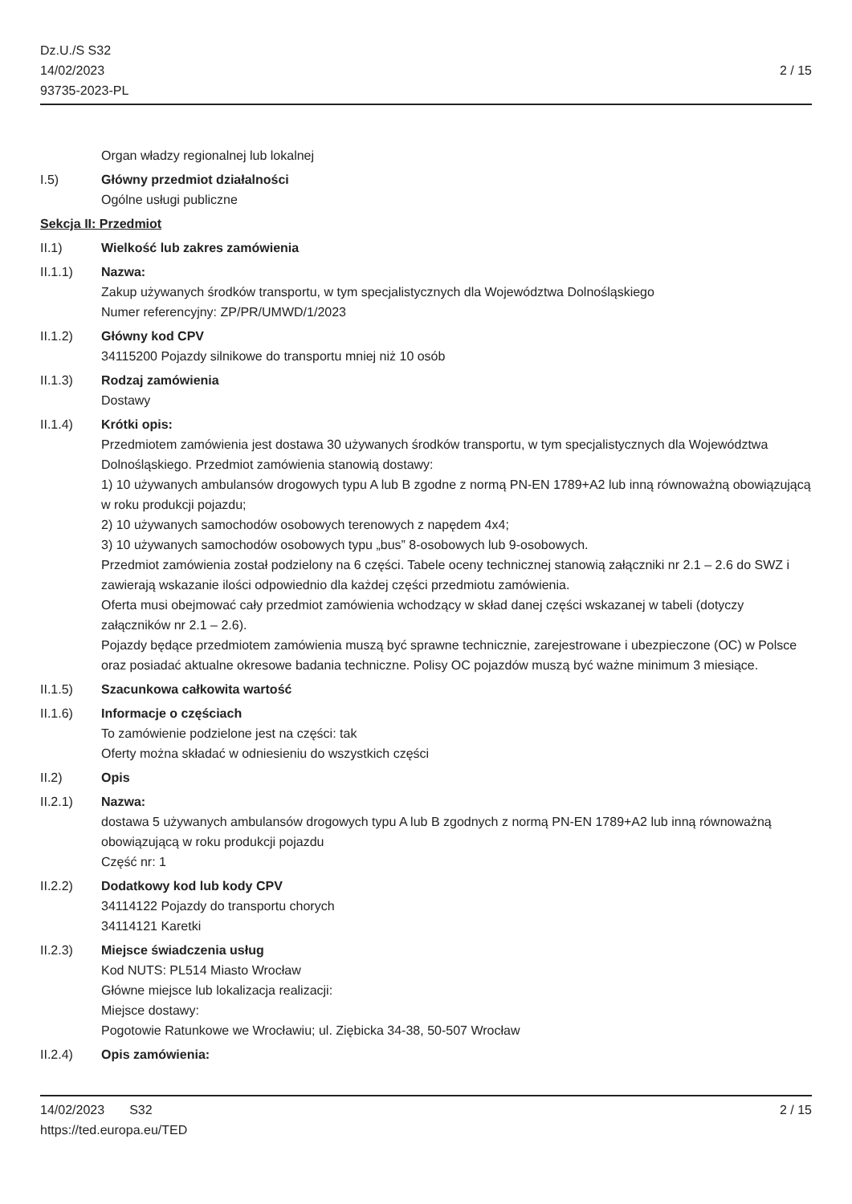Dz.U./S S32
14/02/2023
93735-2023-PL
2 / 15
Organ władzy regionalnej lub lokalnej
I.5) Główny przedmiot działalności
Ogólne usługi publiczne
Sekcja II: Przedmiot
II.1) Wielkość lub zakres zamówienia
II.1.1) Nazwa:
Zakup używanych środków transportu, w tym specjalistycznych dla Województwa Dolnośląskiego
Numer referencyjny: ZP/PR/UMWD/1/2023
II.1.2) Główny kod CPV
34115200 Pojazdy silnikowe do transportu mniej niż 10 osób
II.1.3) Rodzaj zamówienia
Dostawy
II.1.4) Krótki opis:
Przedmiotem zamówienia jest dostawa 30 używanych środków transportu, w tym specjalistycznych dla Województwa Dolnośląskiego. Przedmiot zamówienia stanowią dostawy:
1) 10 używanych ambulansów drogowych typu A lub B zgodne z normą PN-EN 1789+A2 lub inną równoważną obowiązującą w roku produkcji pojazdu;
2) 10 używanych samochodów osobowych terenowych z napędem 4x4;
3) 10 używanych samochodów osobowych typu „bus” 8-osobowych lub 9-osobowych.
Przedmiot zamówienia został podzielony na 6 części. Tabele oceny technicznej stanowią załączniki nr 2.1 – 2.6 do SWZ i zawierają wskazanie ilości odpowiednio dla każdej części przedmiotu zamówienia.
Oferta musi obejmować cały przedmiot zamówienia wchodzący w skład danej części wskazanej w tabeli (dotyczy załączników nr 2.1 – 2.6).
Pojazdy będące przedmiotem zamówienia muszą być sprawne technicznie, zarejestrowane i ubezpieczone (OC) w Polsce oraz posiadać aktualne okresowe badania techniczne. Polisy OC pojazdów muszą być ważne minimum 3 miesiące.
II.1.5) Szacunkowa całkowita wartość
II.1.6) Informacje o częściach
To zamówienie podzielone jest na części: tak
Oferty można składać w odniesieniu do wszystkich części
II.2) Opis
II.2.1) Nazwa:
dostawa 5 używanych ambulansów drogowych typu A lub B zgodnych z normą PN-EN 1789+A2 lub inną równoważną obowiązującą w roku produkcji pojazdu
Część nr: 1
II.2.2) Dodatkowy kod lub kody CPV
34114122 Pojazdy do transportu chorych
34114121 Karetki
II.2.3) Miejsce świadczenia usług
Kod NUTS: PL514 Miasto Wrocław
Główne miejsce lub lokalizacja realizacji:
Miejsce dostawy:
Pogotowie Ratunkowe we Wrocławiu; ul. Ziębicka 34-38, 50-507 Wrocław
II.2.4) Opis zamówienia:
14/02/2023 S32 2 / 15
https://ted.europa.eu/TED